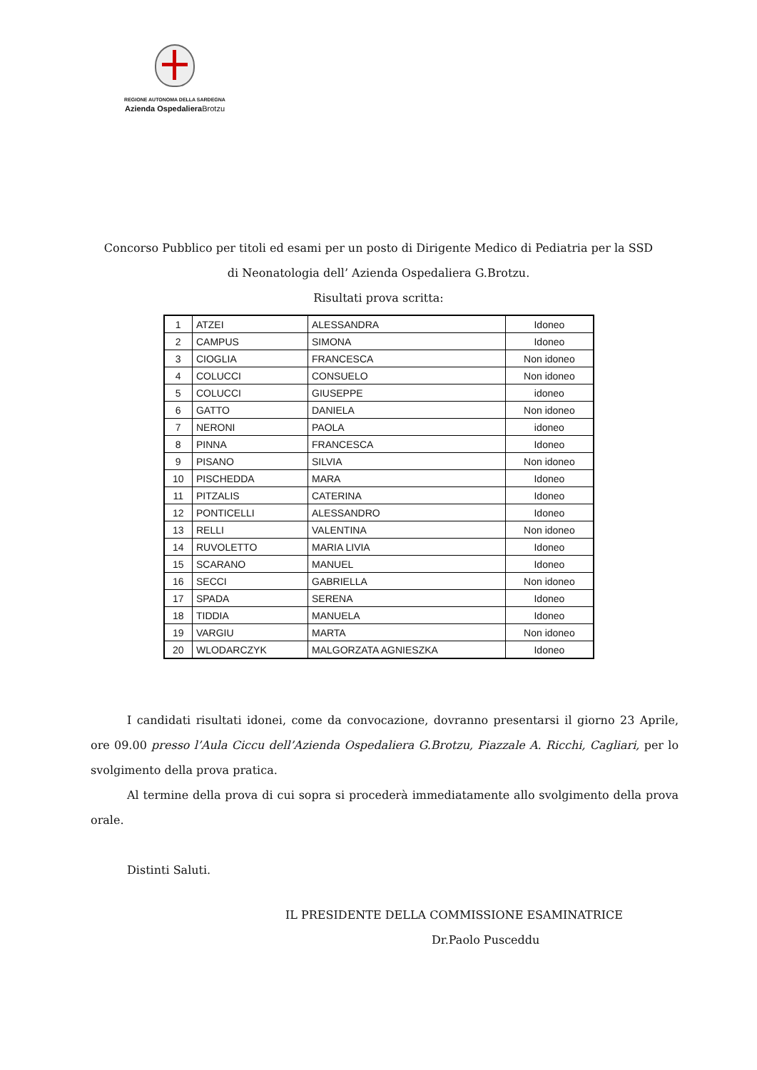REGIONE AUTONOMA DELLA SARDEGNA
Azienda Ospedaliera Brotzu
Concorso Pubblico per titoli ed esami per un posto di Dirigente Medico di Pediatria per la SSD
di Neonatologia dell’ Azienda Ospedaliera G.Brotzu.
Risultati prova scritta:
| 1 | ATZEI | ALESSANDRA | Idoneo |
| 2 | CAMPUS | SIMONA | Idoneo |
| 3 | CIOGLIA | FRANCESCA | Non idoneo |
| 4 | COLUCCI | CONSUELO | Non idoneo |
| 5 | COLUCCI | GIUSEPPE | idoneo |
| 6 | GATTO | DANIELA | Non idoneo |
| 7 | NERONI | PAOLA | idoneo |
| 8 | PINNA | FRANCESCA | Idoneo |
| 9 | PISANO | SILVIA | Non idoneo |
| 10 | PISCHEDDA | MARA | Idoneo |
| 11 | PITZALIS | CATERINA | Idoneo |
| 12 | PONTICELLI | ALESSANDRO | Idoneo |
| 13 | RELLI | VALENTINA | Non idoneo |
| 14 | RUVOLETTO | MARIA LIVIA | Idoneo |
| 15 | SCARANO | MANUEL | Idoneo |
| 16 | SECCI | GABRIELLA | Non idoneo |
| 17 | SPADA | SERENA | Idoneo |
| 18 | TIDDIA | MANUELA | Idoneo |
| 19 | VARGIU | MARTA | Non idoneo |
| 20 | WLODARCZYK | MALGORZATA AGNIESZKA | Idoneo |
I candidati risultati idonei, come da convocazione, dovranno presentarsi il giorno 23 Aprile, ore 09.00 presso l’Aula Ciccu dell’Azienda Ospedaliera G.Brotzu, Piazzale A. Ricchi, Cagliari, per lo svolgimento della prova pratica.
Al termine della prova di cui sopra si procederà immediatamente allo svolgimento della prova orale.
Distinti Saluti.
IL PRESIDENTE DELLA COMMISSIONE ESAMINATRICE
Dr.Paolo Pusceddu